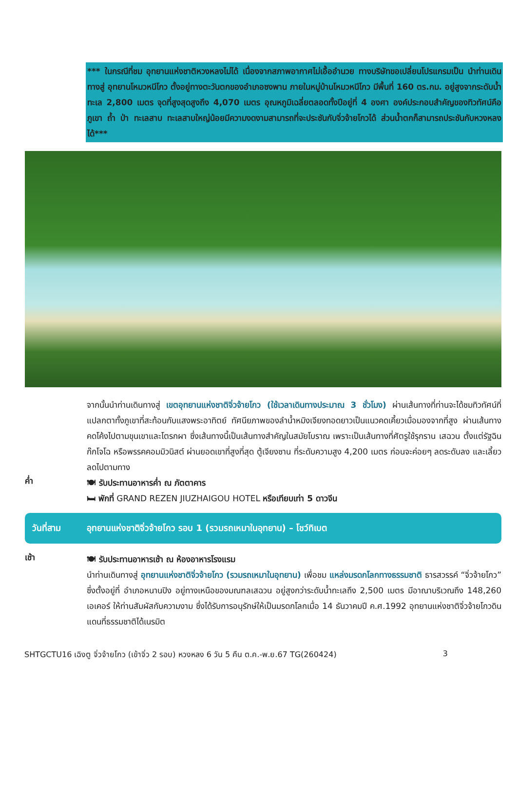*** ในกรณีที่ชม อุทยานแห่งชาติหวงหลงไม่ได้ เนื่องจากสภาพอากาศไม่เอื้ออำนวย ทางบริษัทขอเปลี่ยนโปรแกรมเป็น นำท่านเดินทางสู่ อุทยานโหมวหนีโกว ตั้งอยู่ทางตะวันตกของอำเภอซงพาน ภายในหมู่บ้านโหมวหนีโกว มีพื้นที่ 160 ตร.กม. อยู่สูงจากระดับน้ำทะเล 2,800 เมตร จุดที่สูงสุดสูงถึง 4,070 เมตร อุณหภูมิเฉลี่ยตลอดทั้งปีอยู่ที่ 4 องศา องค์ประกอบสำคัญของทิวทัศน์คือ ภูเขา ถ้ำ ป่า ทะเลสาบ ทะเลสาบใหญ่น้อยมีความงดงามสามารถที่จะประชันกับจิ่วจ้ายโกวได้ ส่วนน้ำตกก็สามารถประชันกับหวงหลงได้***
จากนั้นนำท่านเดินทางสู่ เขตอุทยานแห่งชาติจิ่วจ้ายโกว (ใช้เวลาเดินทางประมาณ 3 ชั่วโมง) ผ่านเส้นทางที่ท่านจะได้ชมทิวทัศน์ที่แปลกตาทั้งภูเขาที่สะท้อนกับแสงพระอาทิตย์ ทัศนียภาพของลำน้ำหมิงเจียงทอดยาวเป็นแนวคดเคี้ยวเมื่อมองจากที่สูง ผ่านเส้นทางคดโค้งไปตามขุนเขาและโตรกผา ซึ่งเส้นทางนี้เป็นเส้นทางสำคัญในสมัยโบราณ เพราะเป็นเส้นทางที่ศัตรูใช้รุกราน เสฉวน ตั้งแต่รัฐฉิน ก๊กโจโฉ หรือพรรคคอมมิวนิสต์ ผ่านยอดเขาที่สูงที่สุด ตู้เจียงซาน ที่ระดับความสูง 4,200 เมตร ก่อนจะค่อยๆ ลดระดับลง และเลี้ยวลดไปตามทาง
ค่ำ
🍽 รับประทานอาหารค่ำ ณ ภัตตาคาร
🛏 พักที่ GRAND REZEN JIUZHAIGOU HOTEL หรือเทียบเท่า 5 ดาวจีน
วันที่สาม อุทยานแห่งชาติจิ่วจ้ายโกว รอบ 1 (รวมรถเหมาในอุทยาน) – โชว์ทิเบต
เช้า
🍽 รับประทานอาหารเช้า ณ ห้องอาหารโรงแรม
นำท่านเดินทางสู่ อุทยานแห่งชาติจิ่วจ้ายโกว (รวมรถเหมาในอุทยาน) เพื่อชม แหล่งมรดกโลกทางธรรมชาติ ธารสวรรค์ “จิ่วจ้ายโกว” ซึ่งตั้งอยู่ที่ อำเภอหนานปิง อยู่ทางเหนือของมณฑลเสฉวน อยู่สูงกว่าระดับน้ำทะเลถึง 2,500 เมตร มีอาณาบริเวณถึง 148,260 เอเคอร์ ให้ท่านสัมผัสกับความงาม ซึ่งได้รับการอนุรักษ์ให้เป็นมรดกโลกเมื่อ 14 ธันวาคมปี ค.ศ.1992 อุทยานแห่งชาติจิ่วจ้ายโกวดินแดนที่ธรรมชาติได้เนรมิต
SHTGCTU16 เฉิงตู จิ่วจ้ายโกว (เข้าจิ่ว 2 รอบ) หวงหลง 6 วัน 5 คืน ต.ค.-พ.ย.67 TG(260424) 3